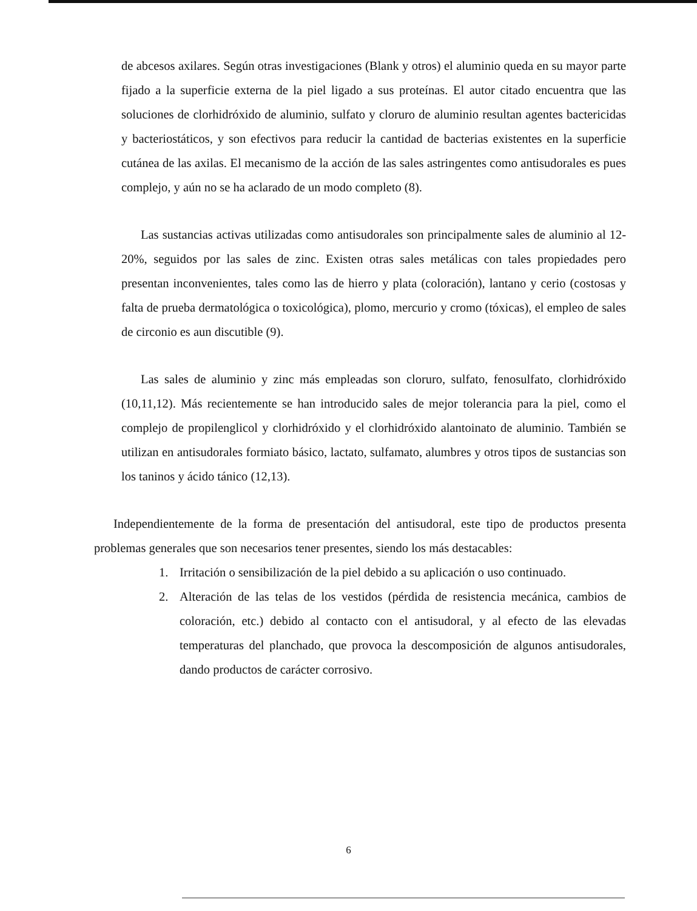de abcesos axilares. Según otras investigaciones (Blank y otros) el aluminio queda en su mayor parte fijado a la superficie externa de la piel ligado a sus proteínas. El autor citado encuentra que las soluciones de clorhidróxido de aluminio, sulfato y cloruro de aluminio resultan agentes bactericidas y bacteriostáticos, y son efectivos para reducir la cantidad de bacterias existentes en la superficie cutánea de las axilas. El mecanismo de la acción de las sales astringentes como antisudorales es pues complejo, y aún no se ha aclarado de un modo completo (8).
Las sustancias activas utilizadas como antisudorales son principalmente sales de aluminio al 12-20%, seguidos por las sales de zinc. Existen otras sales metálicas con tales propiedades pero presentan inconvenientes, tales como las de hierro y plata (coloración), lantano y cerio (costosas y falta de prueba dermatológica o toxicológica), plomo, mercurio y cromo (tóxicas), el empleo de sales de circonio es aun discutible (9).
Las sales de aluminio y zinc más empleadas son cloruro, sulfato, fenosulfato, clorhidróxido (10,11,12). Más recientemente se han introducido sales de mejor tolerancia para la piel, como el complejo de propilenglicol y clorhidróxido y el clorhidróxido alantoinato de aluminio. También se utilizan en antisudorales formiato básico, lactato, sulfamato, alumbres y otros tipos de sustancias son los taninos y ácido tánico (12,13).
Independientemente de la forma de presentación del antisudoral, este tipo de productos presenta problemas generales que son necesarios tener presentes, siendo los más destacables:
1. Irritación o sensibilización de la piel debido a su aplicación o uso continuado.
2. Alteración de las telas de los vestidos (pérdida de resistencia mecánica, cambios de coloración, etc.) debido al contacto con el antisudoral, y al efecto de las elevadas temperaturas del planchado, que provoca la descomposición de algunos antisudorales, dando productos de carácter corrosivo.
6